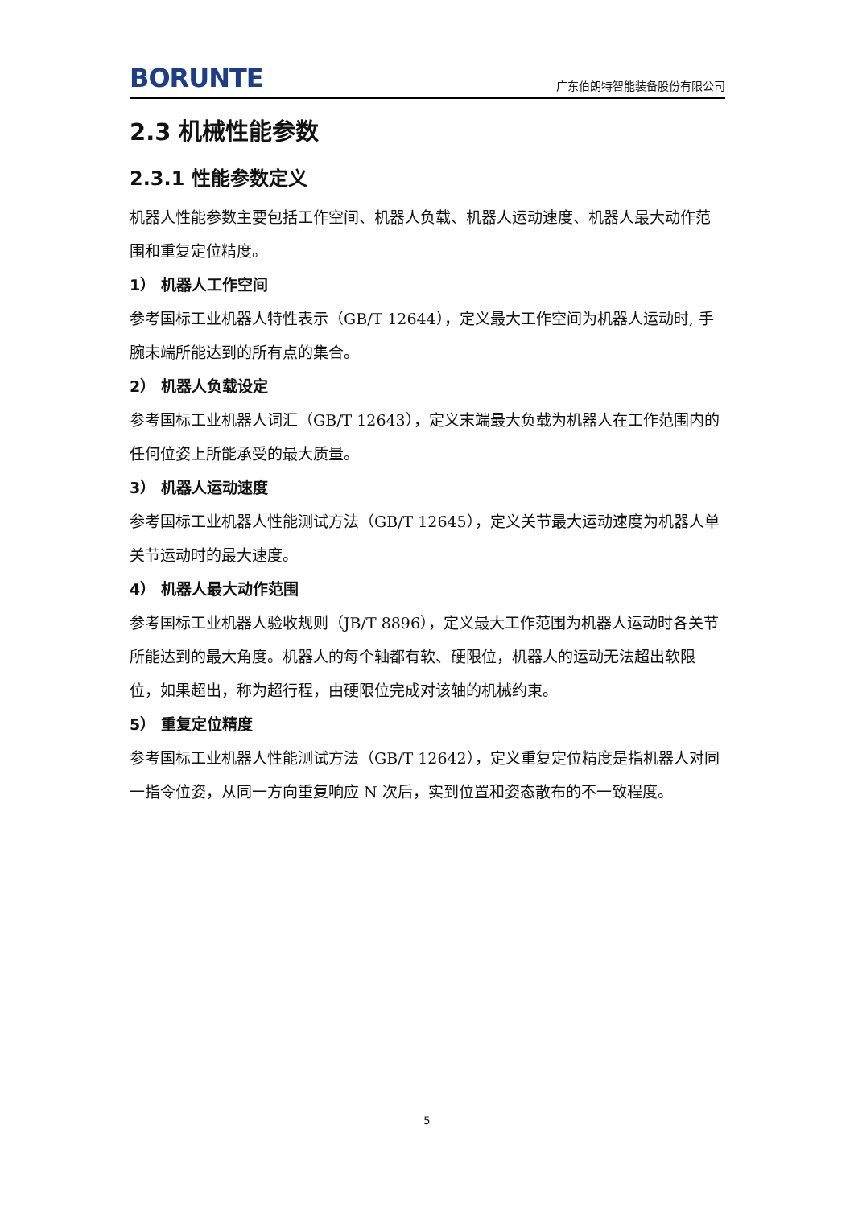BORUNTE 广东伯朗特智能装备股份有限公司
2.3 机械性能参数
2.3.1 性能参数定义
机器人性能参数主要包括工作空间、机器人负载、机器人运动速度、机器人最大动作范围和重复定位精度。
1） 机器人工作空间
参考国标工业机器人特性表示（GB/T 12644），定义最大工作空间为机器人运动时, 手腕末端所能达到的所有点的集合。
2） 机器人负载设定
参考国标工业机器人词汇（GB/T 12643），定义末端最大负载为机器人在工作范围内的任何位姿上所能承受的最大质量。
3） 机器人运动速度
参考国标工业机器人性能测试方法（GB/T 12645），定义关节最大运动速度为机器人单关节运动时的最大速度。
4） 机器人最大动作范围
参考国标工业机器人验收规则（JB/T 8896），定义最大工作范围为机器人运动时各关节所能达到的最大角度。机器人的每个轴都有软、硬限位，机器人的运动无法超出软限位，如果超出，称为超行程，由硬限位完成对该轴的机械约束。
5） 重复定位精度
参考国标工业机器人性能测试方法（GB/T 12642），定义重复定位精度是指机器人对同一指令位姿，从同一方向重复响应 N 次后，实到位置和姿态散布的不一致程度。
5